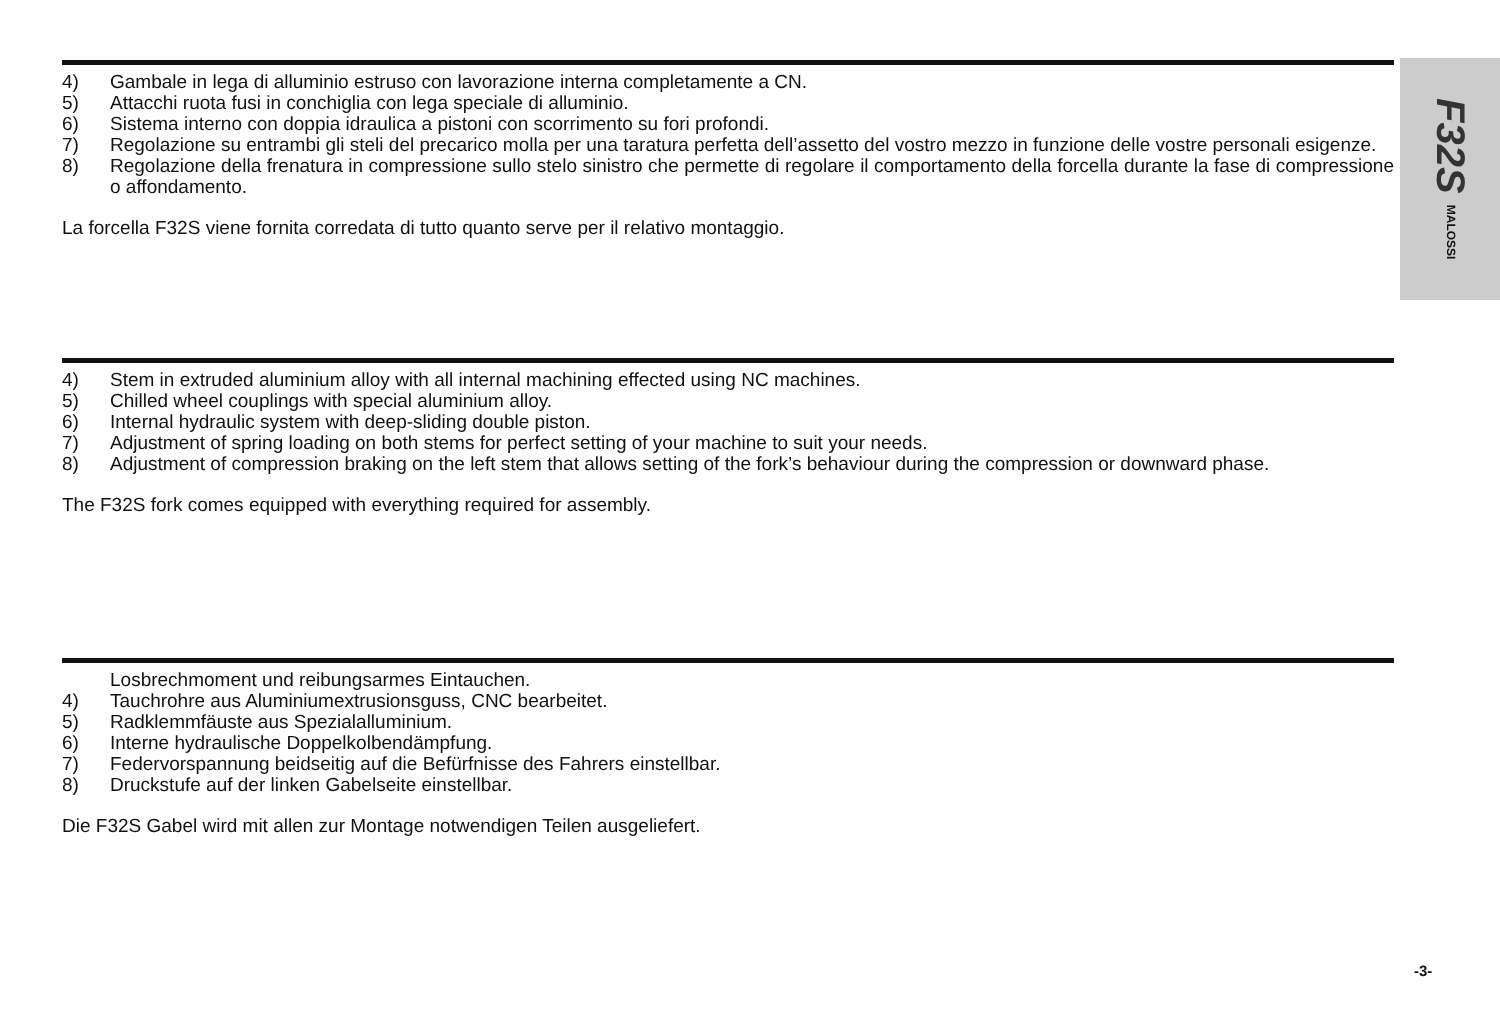F32S MALOSSI
4) Gambale in lega di alluminio estruso con lavorazione interna completamente a CN.
5) Attacchi ruota fusi in conchiglia con lega speciale di alluminio.
6) Sistema interno con doppia idraulica a pistoni con scorrimento su fori profondi.
7) Regolazione su entrambi gli steli del precarico molla per una taratura perfetta dell’assetto del vostro mezzo in funzione delle vostre personali esigenze.
8) Regolazione della frenatura in compressione sullo stelo sinistro che permette di regolare il comportamento della forcella durante la fase di compressione o affondamento.
La forcella F32S viene fornita corredata di tutto quanto serve per il relativo montaggio.
4) Stem in extruded aluminium alloy with all internal machining effected using NC machines.
5) Chilled wheel couplings with special aluminium alloy.
6) Internal hydraulic system with deep-sliding double piston.
7) Adjustment of spring loading on both stems for perfect setting of your machine to suit your needs.
8) Adjustment of compression braking on the left stem that allows setting of the fork’s behaviour during the compression or downward phase.
The F32S fork comes equipped with everything required for assembly.
Losbrechmoment und reibungsarmes Eintauchen.
4) Tauchrohre aus Aluminiumextrusionsguss, CNC bearbeitet.
5) Radklemmfäuste aus Spezialalluminium.
6) Interne hydraulische Doppelkolbendämpfung.
7) Federvorspannung beidseitig auf die Befürfnisse des Fahrers einstellbar.
8) Druckstufe auf der linken Gabelseite einstellbar.
Die F32S Gabel wird mit allen zur Montage notwendigen Teilen ausgeliefert.
-3-